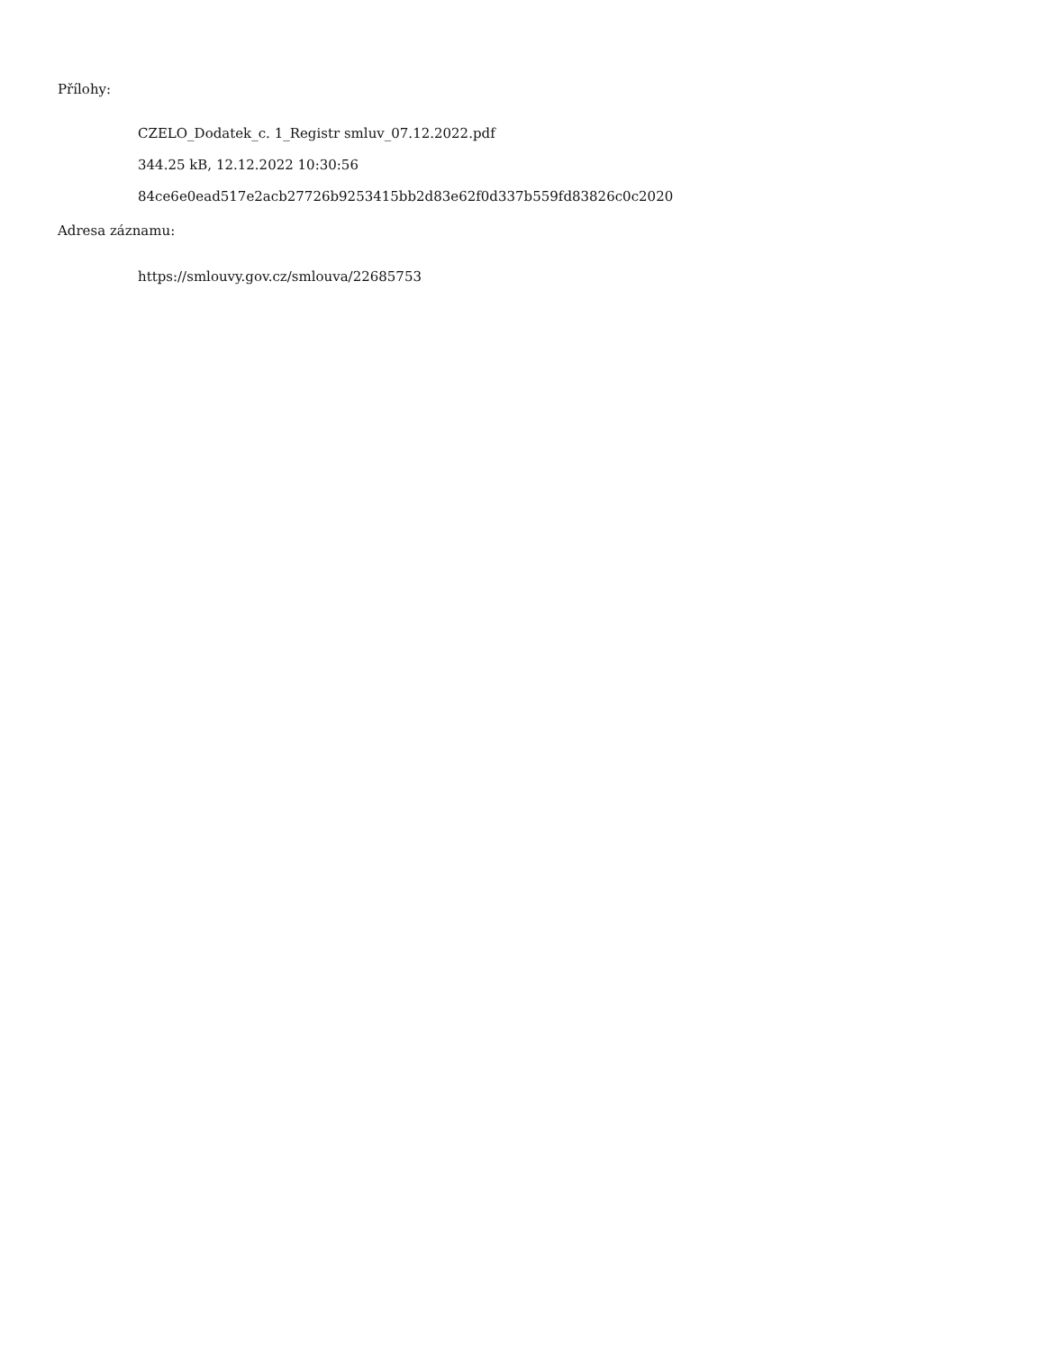Přílohy:
CZELO_Dodatek_c. 1_Registr smluv_07.12.2022.pdf
344.25 kB, 12.12.2022 10:30:56
84ce6e0ead517e2acb27726b9253415bb2d83e62f0d337b559fd83826c0c2020
Adresa záznamu:
https://smlouvy.gov.cz/smlouva/22685753